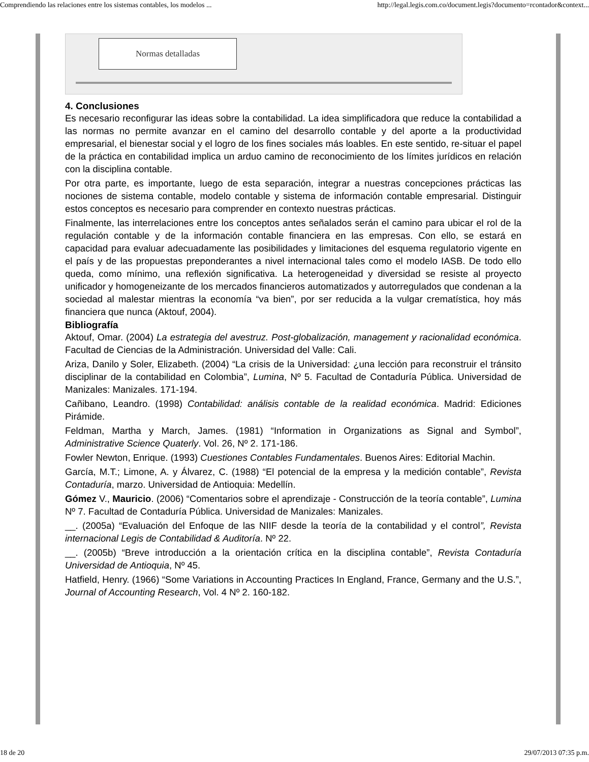Comprendiendo las relaciones entre los sistemas contables, los modelos ... http://legal.legis.com.co/document.legis?documento=rcontador&context...
Normas detalladas
4. Conclusiones
Es necesario reconfigurar las ideas sobre la contabilidad. La idea simplificadora que reduce la contabilidad a las normas no permite avanzar en el camino del desarrollo contable y del aporte a la productividad empresarial, el bienestar social y el logro de los fines sociales más loables. En este sentido, re-situar el papel de la práctica en contabilidad implica un arduo camino de reconocimiento de los límites jurídicos en relación con la disciplina contable.
Por otra parte, es importante, luego de esta separación, integrar a nuestras concepciones prácticas las nociones de sistema contable, modelo contable y sistema de información contable empresarial. Distinguir estos conceptos es necesario para comprender en contexto nuestras prácticas.
Finalmente, las interrelaciones entre los conceptos antes señalados serán el camino para ubicar el rol de la regulación contable y de la información contable financiera en las empresas. Con ello, se estará en capacidad para evaluar adecuadamente las posibilidades y limitaciones del esquema regulatorio vigente en el país y de las propuestas preponderantes a nivel internacional tales como el modelo IASB. De todo ello queda, como mínimo, una reflexión significativa. La heterogeneidad y diversidad se resiste al proyecto unificador y homogeneizante de los mercados financieros automatizados y autorregulados que condenan a la sociedad al malestar mientras la economía “va bien”, por ser reducida a la vulgar crematística, hoy más financiera que nunca (Aktouf, 2004).
Bibliografía
Aktouf, Omar. (2004) La estrategia del avestruz. Post-globalización, management y racionalidad económica. Facultad de Ciencias de la Administración. Universidad del Valle: Cali.
Ariza, Danilo y Soler, Elizabeth. (2004) “La crisis de la Universidad: ¿una lección para reconstruir el tránsito disciplinar de la contabilidad en Colombia”, Lumina, Nº 5. Facultad de Contaduría Pública. Universidad de Manizales: Manizales. 171-194.
Cañibano, Leandro. (1998) Contabilidad: análisis contable de la realidad económica. Madrid: Ediciones Pirámide.
Feldman, Martha y March, James. (1981) “Information in Organizations as Signal and Symbol”, Administrative Science Quaterly. Vol. 26, Nº 2. 171-186.
Fowler Newton, Enrique. (1993) Cuestiones Contables Fundamentales. Buenos Aires: Editorial Machin.
García, M.T.; Limone, A. y Álvarez, C. (1988) “El potencial de la empresa y la medición contable”, Revista Contaduría, marzo. Universidad de Antioquia: Medellín.
Gómez V., Mauricio. (2006) “Comentarios sobre el aprendizaje - Construcción de la teoría contable”, Lumina Nº 7. Facultad de Contaduría Pública. Universidad de Manizales: Manizales.
__. (2005a) “Evaluación del Enfoque de las NIIF desde la teoría de la contabilidad y el control”, Revista internacional Legis de Contabilidad & Auditoría. Nº 22.
__. (2005b) “Breve introducción a la orientación crítica en la disciplina contable”, Revista Contaduría Universidad de Antioquia, Nº 45.
Hatfield, Henry. (1966) “Some Variations in Accounting Practices In England, France, Germany and the U.S.”, Journal of Accounting Research, Vol. 4 Nº 2. 160-182.
18 de 20 29/07/2013 07:35 p.m.